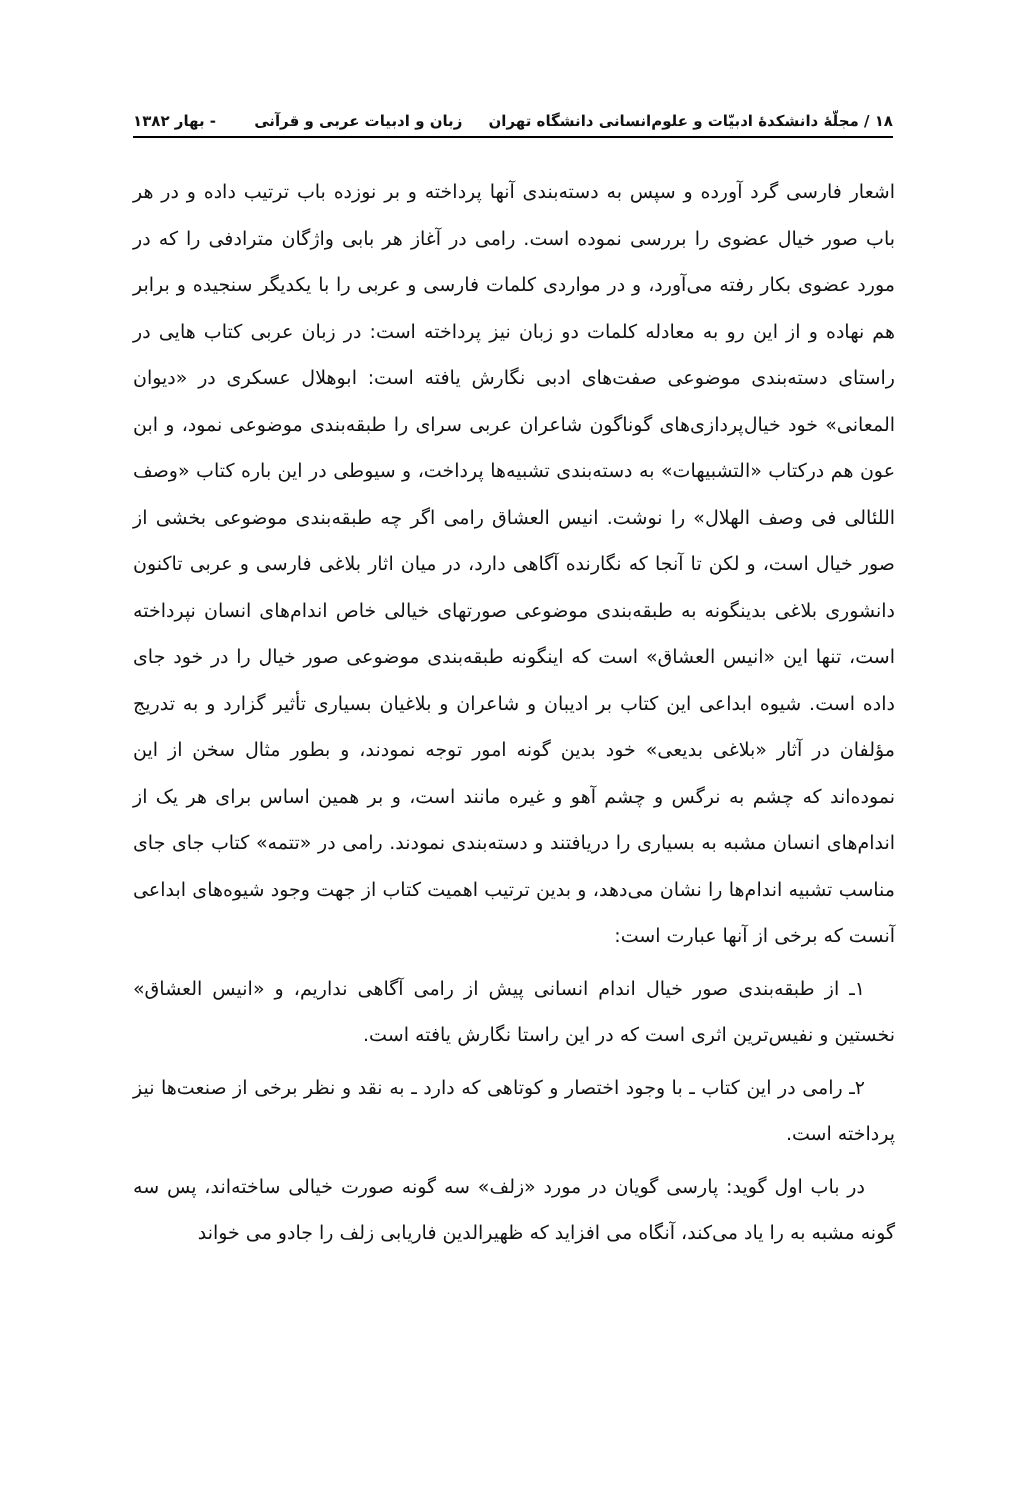۱۸ / مجلّهٔ دانشکدهٔ ادبیّات و علوم‌انسانی دانشگاه تهران زبان و ادبیات عربی و قرآنی - بهار ۱۳۸۲
اشعار فارسی گرد آورده و سپس به دسته‌بندی آنها پرداخته و بر نوزده باب ترتیب داده و در هر باب صور خیال عضوی را بررسی نموده است. رامی در آغاز هر بابی واژگان مترادفی را که در مورد عضوی بکار رفته می‌آورد، و در مواردی کلمات فارسی و عربی را با یکدیگر سنجیده و برابر هم نهاده و از این رو به معادله کلمات دو زبان نیز پرداخته است: در زبان عربی کتاب هایی در راستای دسته‌بندی موضوعی صفت‌های ادبی نگارش یافته است: ابوهلال عسکری در «دیوان المعانی» خود خیال‌پردازی‌های گوناگون شاعران عربی سرای را طبقه‌بندی موضوعی نمود، و ابن عون هم درکتاب «التشبیهات» به دسته‌بندی تشبیه‌ها پرداخت، و سیوطی در این باره کتاب «وصف اللئالی فی وصف الهلال» را نوشت. انیس العشاق رامی اگر چه طبقه‌بندی موضوعی بخشی از صور خیال است، و لکن تا آنجا که نگارنده آگاهی دارد، در میان اثار بلاغی فارسی و عربی تاکنون دانشوری بلاغی بدینگونه به طبقه‌بندی موضوعی صورتهای خیالی خاص اندام‌های انسان نپرداخته است، تنها این «انیس العشاق» است که اینگونه طبقه‌بندی موضوعی صور خیال را در خود جای داده است. شیوه ابداعی این کتاب بر ادیبان و شاعران و بلاغیان بسیاری تأثیر گزارد و به تدریج مؤلفان در آثار «بلاغی بدیعی» خود بدین گونه امور توجه نمودند، و بطور مثال سخن از این نموده‌اند که چشم به نرگس و چشم آهو و غیره مانند است، و بر همین اساس برای هر یک از اندام‌های انسان مشبه به بسیاری را دریافتند و دسته‌بندی نمودند. رامی در «تتمه» کتاب جای جای مناسب تشبیه اندام‌ها را نشان می‌دهد، و بدین ترتیب اهمیت کتاب از جهت وجود شیوه‌های ابداعی آنست که برخی از آنها عبارت است:
۱ـ از طبقه‌بندی صور خیال اندام انسانی پیش از رامی آگاهی نداریم، و «انیس العشاق» نخستین و نفیس‌ترین اثری است که در این راستا نگارش یافته است.
۲ـ رامی در این کتاب ـ با وجود اختصار و کوتاهی که دارد ـ به نقد و نظر برخی از صنعت‌ها نیز پرداخته است.
در باب اول گوید: پارسی گویان در مورد «زلف» سه گونه صورت خیالی ساخته‌اند، پس سه گونه مشبه به را یاد می‌کند، آنگاه می افزاید که ظهیرالدین فاریابی زلف را جادو می خواند